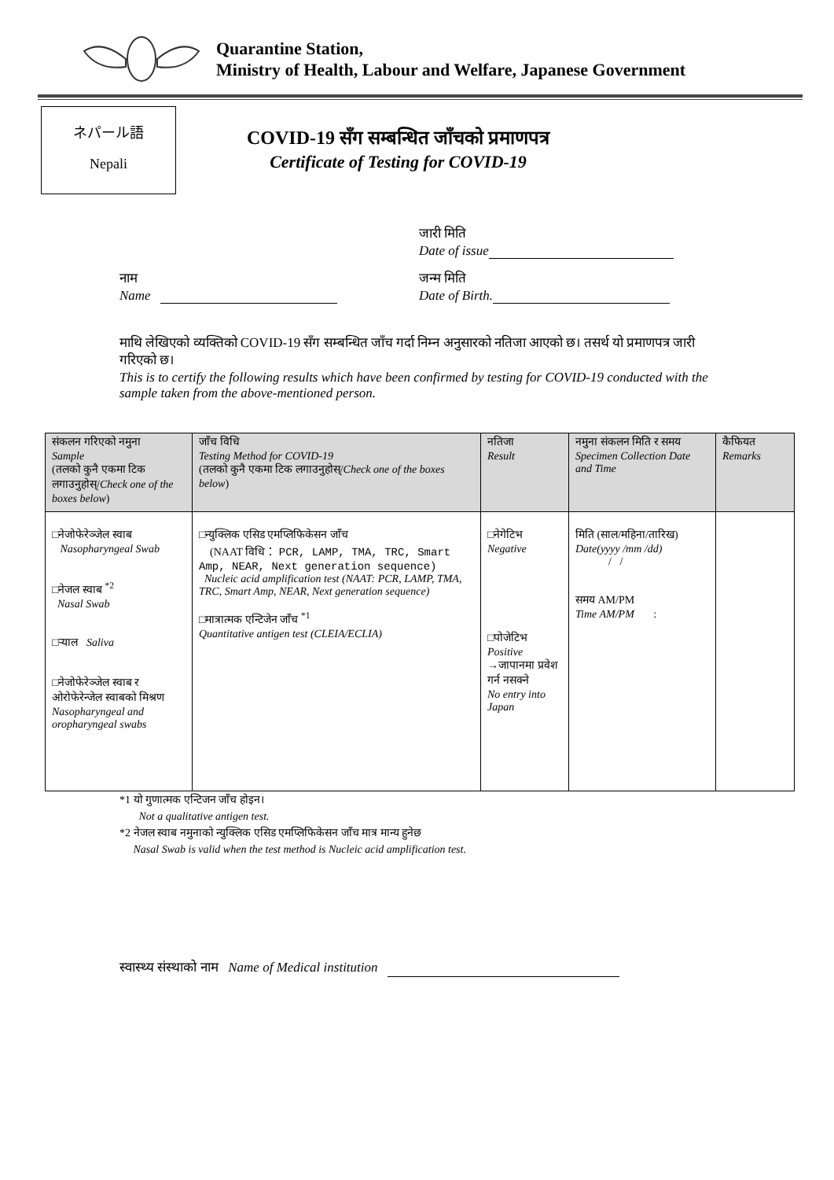Quarantine Station,
Ministry of Health, Labour and Welfare, Japanese Government
ネパール語
Nepali
COVID-19 सँग सम्बन्धित जाँचको प्रमाणपत्र
Certificate of Testing for COVID-19
जारी मिति
Date of issue
नाम
Name
जन्म मिति
Date of Birth.
माथि लेखिएको व्यक्तिको COVID-19 सँग सम्बन्धित जाँच गर्दा निम्न अनुसारको नतिजा आएको छ। तसर्थ यो प्रमाणपत्र जारी गरिएको छ।
This is to certify the following results which have been confirmed by testing for COVID-19 conducted with the sample taken from the above-mentioned person.
| संकलन गरिएको नमुना Sample (तलको कुनै एकमा टिक लगाउनुहोस्/ Check one of the boxes below ) | जाँच विधि Testing Method for COVID-19 (तलको कुनै एकमा टिक लगाउनुहोस्/ Check one of the boxes below ) | नतिजा Result | नमुना संकलन मिति र समय Specimen Collection Date and Time | कैफियत Remarks |
| --- | --- | --- | --- | --- |
| □नेजोफेरेञ्जेल स्वाब Nasopharyngeal Swab □नेजल स्वाब <sup>*2</sup> Nasal Swab □र्‍याल Saliva □नेजोफेरेञ्जेल स्वाब र ओरोफेरेन्जेल स्वाबको मिश्रण Nasopharyngeal and oropharyngeal swabs | □न्युक्लिक एसिड एमप्लिफिकेसन जाँच (NAAT विधि： PCR, LAMP, TMA, TRC, Smart Amp, NEAR, Next generation sequence) Nucleic acid amplification test (NAAT: PCR, LAMP, TMA, TRC, Smart Amp, NEAR, Next generation sequence) □मात्रात्मक एन्टिजेन जाँच <sup>*1</sup> Quantitative antigen test (CLEIA/ECLIA) | □नेगेटिभ Negative □पोजेटिभ Positive →जापानमा प्रवेश गर्न नसक्ने No entry into Japan | मिति (साल/महिना/तारिख) Date(yyyy /mm /dd) / / समय AM/PM Time AM/PM : | |
*1 यो गुणात्मक एन्टिजन जाँच होइन।
Not a qualitative antigen test.
*2 नेजल स्वाब नमुनाको न्युक्लिक एसिड एमप्लिफिकेसन जाँच मात्र मान्य हुनेछ
Nasal Swab is valid when the test method is Nucleic acid amplification test.
स्वास्थ्य संस्थाको नाम Name of Medical institution